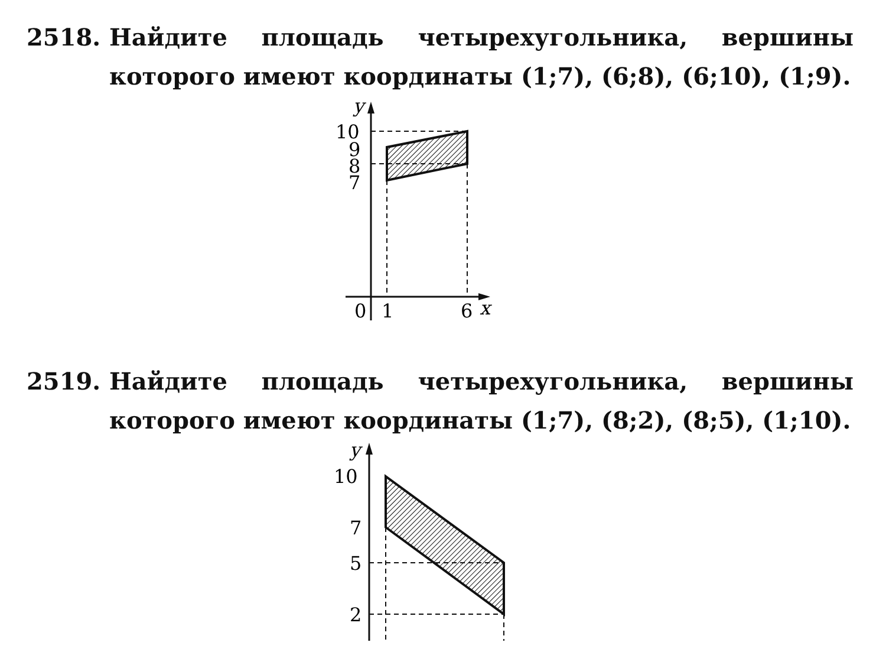2518.
Найдите площадь четырехугольника, вершины которого имеют координаты (1;7), (6;8), (6;10), (1;9).
y
10
9
8
7
0
1
6
x
2519.
Найдите площадь четырехугольника, вершины которого имеют координаты (1;7), (8;2), (8;5), (1;10).
y
10
7
5
2